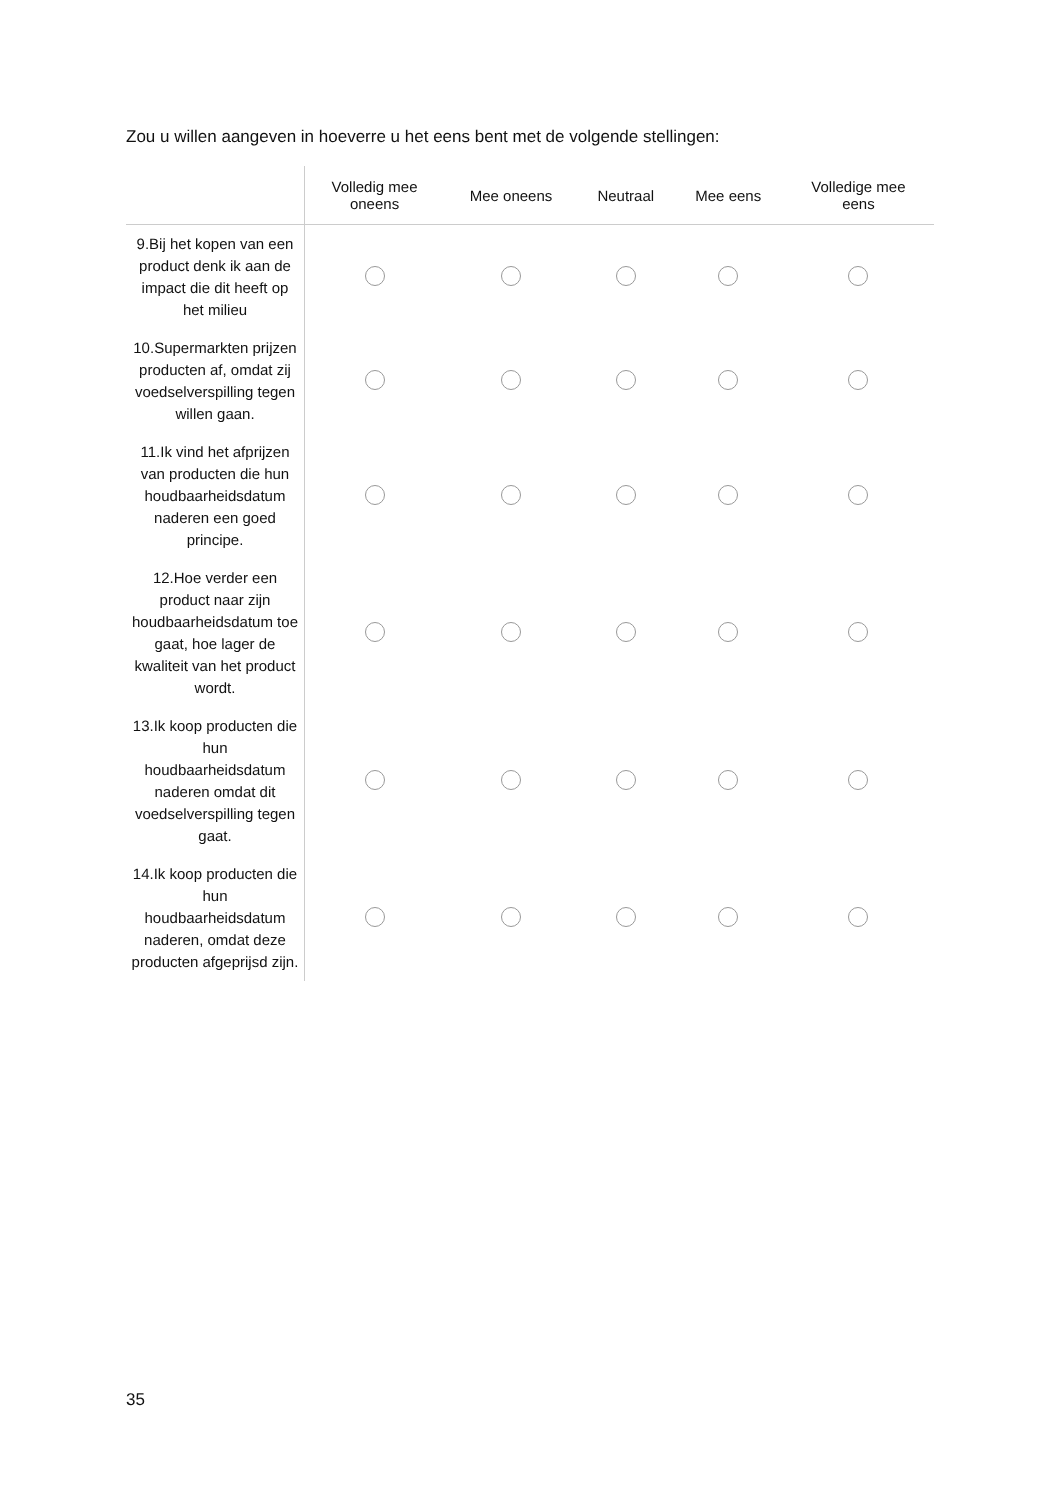Zou u willen aangeven in hoeverre u het eens bent met de volgende stellingen:
| | Volledig mee oneens | Mee oneens | Neutraal | Mee eens | Volledige mee eens |
| --- | --- | --- | --- | --- | --- |
| 9.Bij het kopen van een product denk ik aan de impact die dit heeft op het milieu | | | | | |
| 10.Supermarkten prijzen producten af, omdat zij voedselverspilling tegen willen gaan. | | | | | |
| 11.Ik vind het afprijzen van producten die hun houdbaarheidsdatum naderen een goed principe. | | | | | |
| 12.Hoe verder een product naar zijn houdbaarheidsdatum toe gaat, hoe lager de kwaliteit van het product wordt. | | | | | |
| 13.Ik koop producten die hun houdbaarheidsdatum naderen omdat dit voedselverspilling tegen gaat. | | | | | |
| 14.Ik koop producten die hun houdbaarheidsdatum naderen, omdat deze producten afgeprijsd zijn. | | | | | |
35